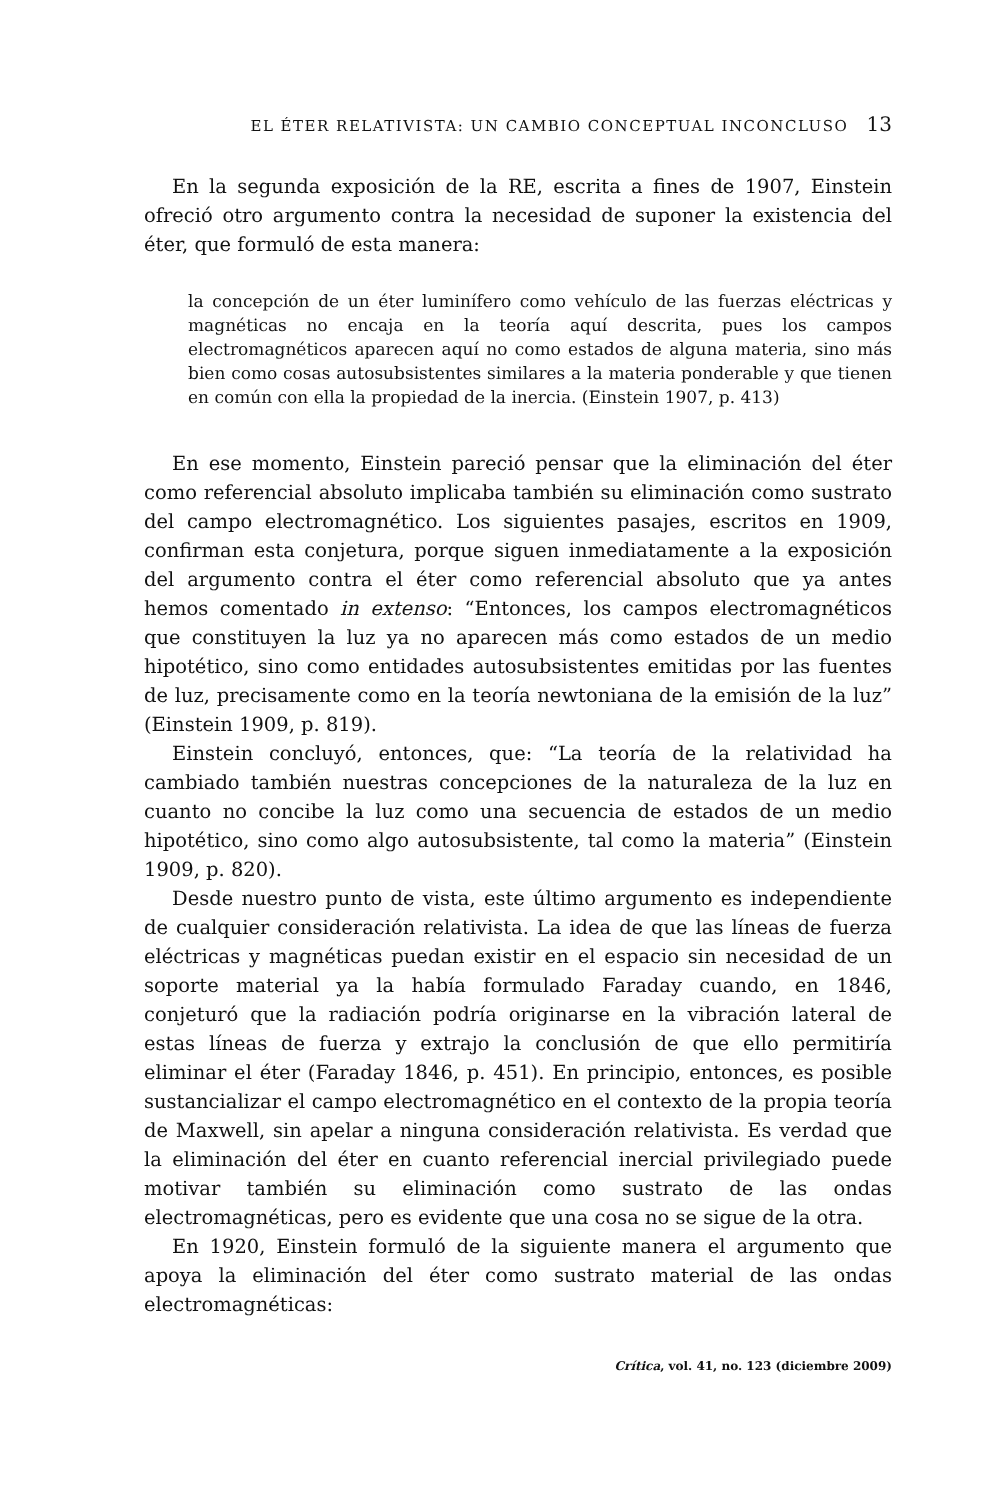EL ÉTER RELATIVISTA: UN CAMBIO CONCEPTUAL INCONCLUSO 13
En la segunda exposición de la RE, escrita a fines de 1907, Einstein ofreció otro argumento contra la necesidad de suponer la existencia del éter, que formuló de esta manera:
la concepción de un éter luminífero como vehículo de las fuerzas eléctricas y magnéticas no encaja en la teoría aquí descrita, pues los campos electromagnéticos aparecen aquí no como estados de alguna materia, sino más bien como cosas autosubsistentes similares a la materia ponderable y que tienen en común con ella la propiedad de la inercia. (Einstein 1907, p. 413)
En ese momento, Einstein pareció pensar que la eliminación del éter como referencial absoluto implicaba también su eliminación como sustrato del campo electromagnético. Los siguientes pasajes, escritos en 1909, confirman esta conjetura, porque siguen inmediatamente a la exposición del argumento contra el éter como referencial absoluto que ya antes hemos comentado in extenso: “Entonces, los campos electromagnéticos que constituyen la luz ya no aparecen más como estados de un medio hipotético, sino como entidades autosubsistentes emitidas por las fuentes de luz, precisamente como en la teoría newtoniana de la emisión de la luz” (Einstein 1909, p. 819).
Einstein concluyó, entonces, que: “La teoría de la relatividad ha cambiado también nuestras concepciones de la naturaleza de la luz en cuanto no concibe la luz como una secuencia de estados de un medio hipotético, sino como algo autosubsistente, tal como la materia” (Einstein 1909, p. 820).
Desde nuestro punto de vista, este último argumento es independiente de cualquier consideración relativista. La idea de que las líneas de fuerza eléctricas y magnéticas puedan existir en el espacio sin necesidad de un soporte material ya la había formulado Faraday cuando, en 1846, conjeturó que la radiación podría originarse en la vibración lateral de estas líneas de fuerza y extrajo la conclusión de que ello permitiría eliminar el éter (Faraday 1846, p. 451). En principio, entonces, es posible sustancializar el campo electromagnético en el contexto de la propia teoría de Maxwell, sin apelar a ninguna consideración relativista. Es verdad que la eliminación del éter en cuanto referencial inercial privilegiado puede motivar también su eliminación como sustrato de las ondas electromagnéticas, pero es evidente que una cosa no se sigue de la otra.
En 1920, Einstein formuló de la siguiente manera el argumento que apoya la eliminación del éter como sustrato material de las ondas electromagnéticas:
Crítica, vol. 41, no. 123 (diciembre 2009)